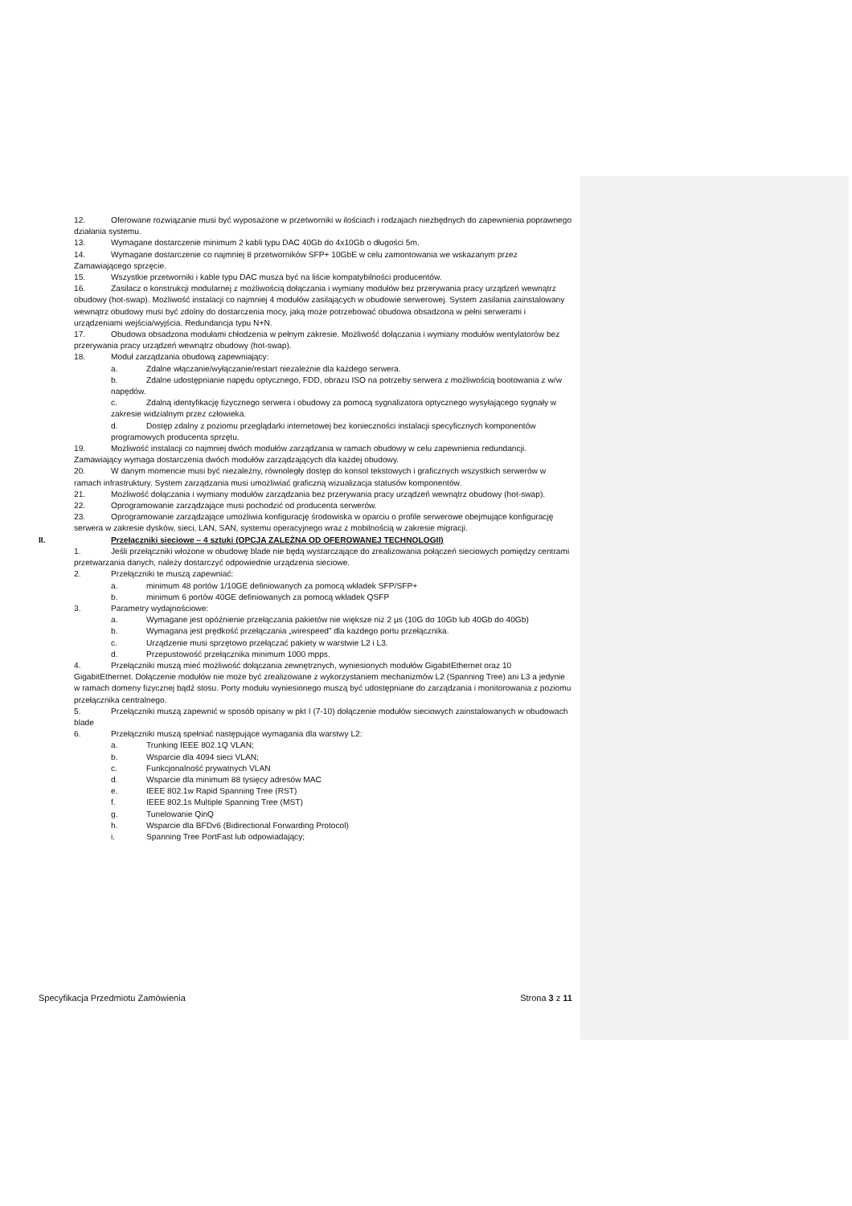12. Oferowane rozwiązanie musi być wyposażone w przetworniki w ilościach i rodzajach niezbędnych do zapewnienia poprawnego działania systemu.
13. Wymagane dostarczenie minimum 2 kabli typu DAC 40Gb do 4x10Gb o długości 5m.
14. Wymagane dostarczenie co najmniej 8 przetworników SFP+ 10GbE w celu zamontowania we wskazanym przez Zamawiającego sprzęcie.
15. Wszystkie przetworniki i kable typu DAC musza być na liście kompatybilności producentów.
16. Zasilacz o konstrukcji modularnej z możliwością dołączania i wymiany modułów bez przerywania pracy urządzeń wewnątrz obudowy (hot-swap). Możliwość instalacji co najmniej 4 modułów zasilających w obudowie serwerowej. System zasilania zainstalowany wewnątrz obudowy musi być zdolny do dostarczenia mocy, jaką może potrzebować obudowa obsadzona w pełni serwerami i urządzeniami wejścia/wyjścia. Redundancja typu N+N.
17. Obudowa obsadzona modułami chłodzenia w pełnym zakresie. Możliwość dołączania i wymiany modułów wentylatorów bez przerywania pracy urządzeń wewnątrz obudowy (hot-swap).
18. Moduł zarządzania obudową zapewniający:
a. Zdalne włączanie/wyłączanie/restart niezależnie dla każdego serwera.
b. Zdalne udostępnianie napędu optycznego, FDD, obrazu ISO na potrzeby serwera z możliwością bootowania z w/w napędów.
c. Zdalną identyfikację fizycznego serwera i obudowy za pomocą sygnalizatora optycznego wysyłającego sygnały w zakresie widzialnym przez człowieka.
d. Dostęp zdalny z poziomu przeglądarki internetowej bez konieczności instalacji specyficznych komponentów programowych producenta sprzętu.
19. Możliwość instalacji co najmniej dwóch modułów zarządzania w ramach obudowy w celu zapewnienia redundancji. Zamawiający wymaga dostarczenia dwóch modułów zarządzających dla każdej obudowy.
20. W danym momencie musi być niezależny, równoległy dostęp do konsol tekstowych i graficznych wszystkich serwerów w ramach infrastruktury. System zarządzania musi umożliwiać graficzną wizualizacja statusów komponentów.
21. Możliwość dołączania i wymiany modułów zarządzania bez przerywania pracy urządzeń wewnątrz obudowy (hot-swap).
22. Oprogramowanie zarządzające musi pochodzić od producenta serwerów.
23. Oprogramowanie zarządzające umożliwia konfigurację środowiska w oparciu o profile serwerowe obejmujące konfigurację serwera w zakresie dysków, sieci, LAN, SAN, systemu operacyjnego wraz z mobilnością w zakresie migracji.
II. Przełączniki sieciowe – 4 sztuki (OPCJA ZALEŻNA OD OFEROWANEJ TECHNOLOGII)
1. Jeśli przełączniki włożone w obudowę blade nie będą wystarczające do zrealizowania połączeń sieciowych pomiędzy centrami przetwarzania danych, należy dostarczyć odpowiednie urządzenia sieciowe.
2. Przełączniki te muszą zapewniać:
a. minimum 48 portów 1/10GE definiowanych za pomocą wkładek SFP/SFP+
b. minimum 6 portów 40GE definiowanych za pomocą wkładek QSFP
3. Parametry wydajnościowe:
a. Wymagane jest opóźnienie przełączania pakietów nie większe niż 2 µs (10G do 10Gb lub 40Gb do 40Gb)
b. Wymagana jest prędkość przełączania „wirespeed” dla każdego portu przełącznika.
c. Urządzenie musi sprzętowo przełączać pakiety w warstwie L2 i L3.
d. Przepustowość przełącznika minimum 1000 mpps.
4. Przełączniki muszą mieć możliwość dołączania zewnętrznych, wyniesionych modułów GigabitEthernet oraz 10 GigabitEthernet. Dołączenie modułów nie może być zrealizowane z wykorzystaniem mechanizmów L2 (Spanning Tree) ani L3 a jedynie w ramach domeny fizycznej bądź stosu. Porty modułu wyniesionego muszą być udostępniane do zarządzania i monitorowania z poziomu przełącznika centralnego.
5. Przełączniki muszą zapewnić w sposób opisany w pkt I (7-10) dołączenie modułów sieciowych zainstalowanych w obudowach blade
6. Przełączniki muszą spełniać następujące wymagania dla warstwy L2:
a. Trunking IEEE 802.1Q VLAN;
b. Wsparcie dla 4094 sieci VLAN;
c. Funkcjonalność prywatnych VLAN
d. Wsparcie dla minimum 88 tysięcy adresów MAC
e. IEEE 802.1w Rapid Spanning Tree (RST)
f. IEEE 802.1s Multiple Spanning Tree (MST)
g. Tunelowanie QinQ
h. Wsparcie dla BFDv6 (Bidirectional Forwarding Protocol)
i. Spanning Tree PortFast lub odpowiadający;
Specyfikacja Przedmiotu Zamówienia Strona 3 z 11